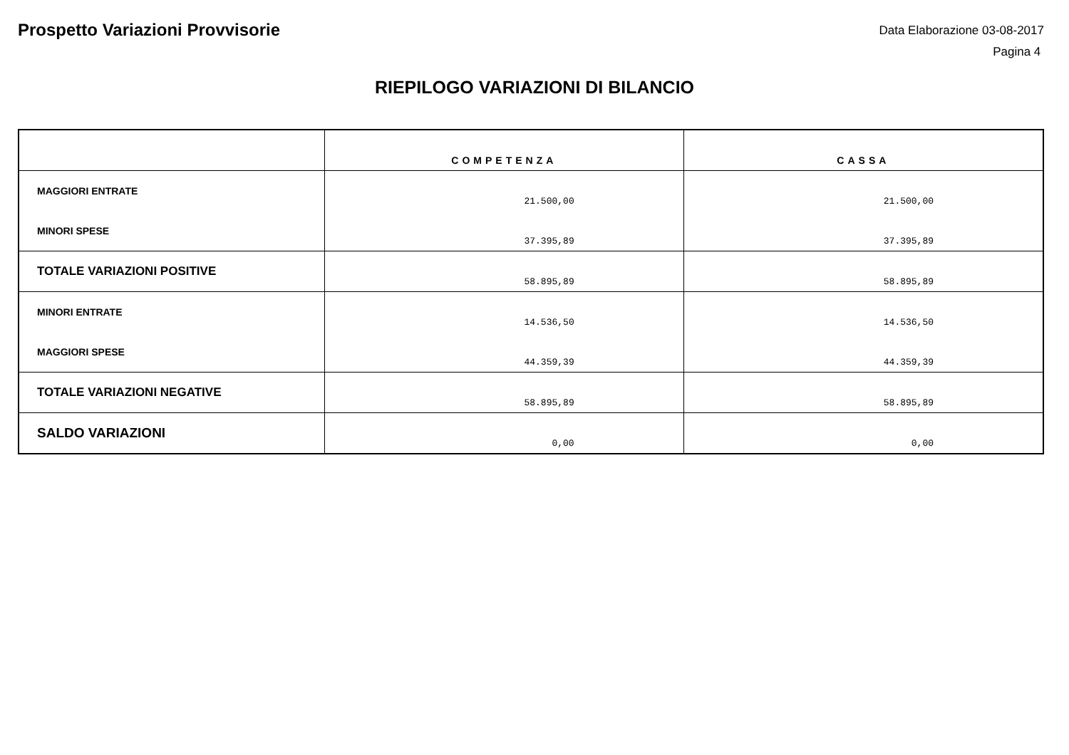Prospetto Variazioni Provvisorie
Data Elaborazione 03-08-2017
Pagina 4
RIEPILOGO VARIAZIONI DI BILANCIO
| | COMPETENZA | CASSA |
| --- | --- | --- |
| MAGGIORI ENTRATE | 21.500,00 | 21.500,00 |
| MINORI SPESE | 37.395,89 | 37.395,89 |
| TOTALE VARIAZIONI POSITIVE | 58.895,89 | 58.895,89 |
| MINORI ENTRATE | 14.536,50 | 14.536,50 |
| MAGGIORI SPESE | 44.359,39 | 44.359,39 |
| TOTALE VARIAZIONI NEGATIVE | 58.895,89 | 58.895,89 |
| SALDO VARIAZIONI | 0,00 | 0,00 |